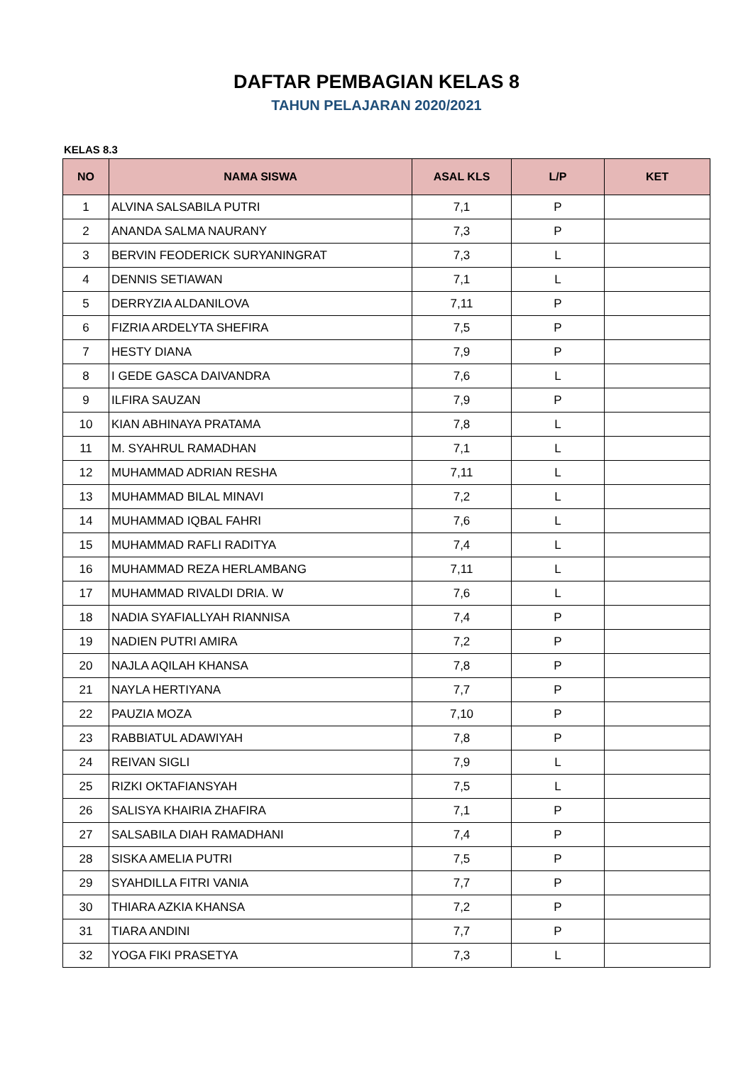DAFTAR PEMBAGIAN KELAS 8
TAHUN PELAJARAN 2020/2021
KELAS 8.3
| NO | NAMA SISWA | ASAL KLS | L/P | KET |
| --- | --- | --- | --- | --- |
| 1 | ALVINA SALSABILA PUTRI | 7,1 | P | |
| 2 | ANANDA SALMA NAURANY | 7,3 | P | |
| 3 | BERVIN FEODERICK SURYANINGRAT | 7,3 | L | |
| 4 | DENNIS SETIAWAN | 7,1 | L | |
| 5 | DERRYZIA ALDANILOVA | 7,11 | P | |
| 6 | FIZRIA ARDELYTA SHEFIRA | 7,5 | P | |
| 7 | HESTY DIANA | 7,9 | P | |
| 8 | I GEDE GASCA DAIVANDRA | 7,6 | L | |
| 9 | ILFIRA SAUZAN | 7,9 | P | |
| 10 | KIAN ABHINAYA PRATAMA | 7,8 | L | |
| 11 | M. SYAHRUL RAMADHAN | 7,1 | L | |
| 12 | MUHAMMAD ADRIAN RESHA | 7,11 | L | |
| 13 | MUHAMMAD BILAL MINAVI | 7,2 | L | |
| 14 | MUHAMMAD IQBAL FAHRI | 7,6 | L | |
| 15 | MUHAMMAD RAFLI RADITYA | 7,4 | L | |
| 16 | MUHAMMAD REZA HERLAMBANG | 7,11 | L | |
| 17 | MUHAMMAD RIVALDI DRIA. W | 7,6 | L | |
| 18 | NADIA SYAFIALLYAH RIANNISA | 7,4 | P | |
| 19 | NADIEN PUTRI AMIRA | 7,2 | P | |
| 20 | NAJLA AQILAH KHANSA | 7,8 | P | |
| 21 | NAYLA HERTIYANA | 7,7 | P | |
| 22 | PAUZIA MOZA | 7,10 | P | |
| 23 | RABBIATUL ADAWIYAH | 7,8 | P | |
| 24 | REIVAN SIGLI | 7,9 | L | |
| 25 | RIZKI OKTAFIANSYAH | 7,5 | L | |
| 26 | SALISYA KHAIRIA ZHAFIRA | 7,1 | P | |
| 27 | SALSABILA DIAH RAMADHANI | 7,4 | P | |
| 28 | SISKA AMELIA PUTRI | 7,5 | P | |
| 29 | SYAHDILLA FITRI VANIA | 7,7 | P | |
| 30 | THIARA AZKIA KHANSA | 7,2 | P | |
| 31 | TIARA ANDINI | 7,7 | P | |
| 32 | YOGA FIKI PRASETYA | 7,3 | L | |